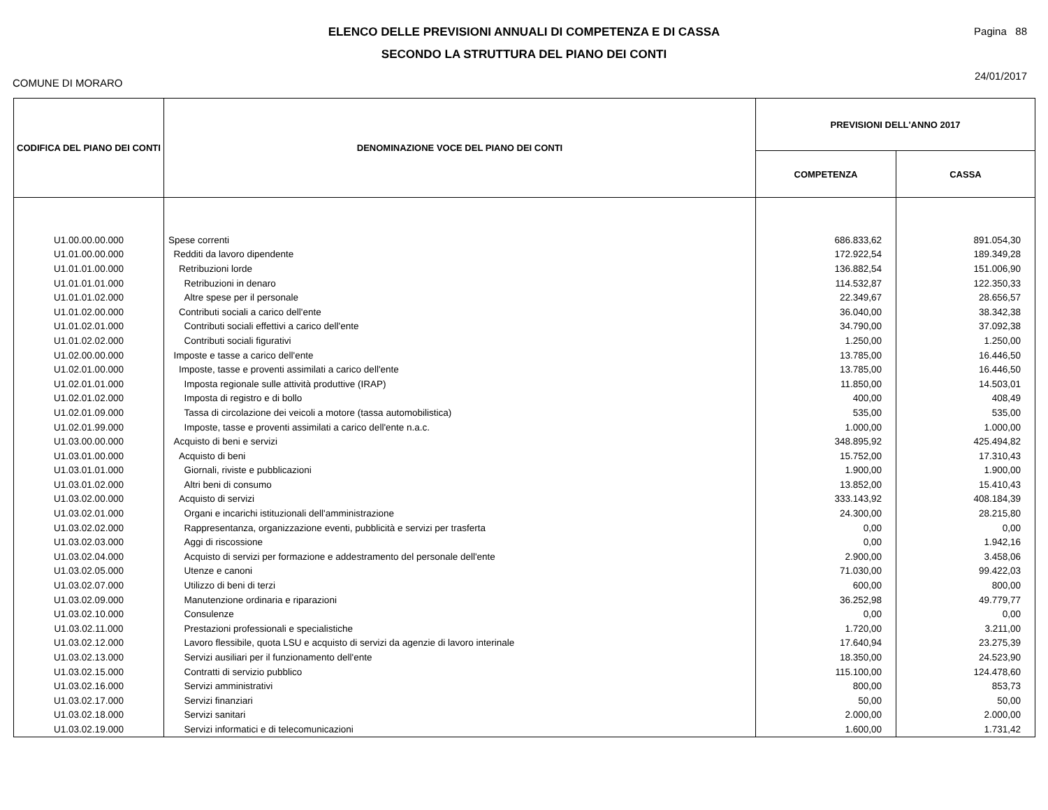ELENCO DELLE PREVISIONI ANNUALI DI COMPETENZA E DI CASSA
SECONDO LA STRUTTURA DEL PIANO DEI CONTI
Pagina 88
24/01/2017
COMUNE DI MORARO
| CODIFICA DEL PIANO DEI CONTI | DENOMINAZIONE VOCE DEL PIANO DEI CONTI | PREVISIONI DELL'ANNO 2017 | |
| --- | --- | --- | --- |
| | | COMPETENZA | CASSA |
| U1.00.00.00.000 | Spese correnti | 686.833,62 | 891.054,30 |
| U1.01.00.00.000 | Redditi da lavoro dipendente | 172.922,54 | 189.349,28 |
| U1.01.01.00.000 | Retribuzioni lorde | 136.882,54 | 151.006,90 |
| U1.01.01.01.000 | Retribuzioni in denaro | 114.532,87 | 122.350,33 |
| U1.01.01.02.000 | Altre spese per il personale | 22.349,67 | 28.656,57 |
| U1.01.02.00.000 | Contributi sociali a carico dell'ente | 36.040,00 | 38.342,38 |
| U1.01.02.01.000 | Contributi sociali effettivi a carico dell'ente | 34.790,00 | 37.092,38 |
| U1.01.02.02.000 | Contributi sociali figurativi | 1.250,00 | 1.250,00 |
| U1.02.00.00.000 | Imposte e tasse a carico dell'ente | 13.785,00 | 16.446,50 |
| U1.02.01.00.000 | Imposte, tasse e proventi assimilati a carico dell'ente | 13.785,00 | 16.446,50 |
| U1.02.01.01.000 | Imposta regionale sulle attività produttive (IRAP) | 11.850,00 | 14.503,01 |
| U1.02.01.02.000 | Imposta di registro e di bollo | 400,00 | 408,49 |
| U1.02.01.09.000 | Tassa di circolazione dei veicoli a motore (tassa automobilistica) | 535,00 | 535,00 |
| U1.02.01.99.000 | Imposte, tasse e proventi assimilati a carico dell'ente n.a.c. | 1.000,00 | 1.000,00 |
| U1.03.00.00.000 | Acquisto di beni e servizi | 348.895,92 | 425.494,82 |
| U1.03.01.00.000 | Acquisto di beni | 15.752,00 | 17.310,43 |
| U1.03.01.01.000 | Giornali, riviste e pubblicazioni | 1.900,00 | 1.900,00 |
| U1.03.01.02.000 | Altri beni di consumo | 13.852,00 | 15.410,43 |
| U1.03.02.00.000 | Acquisto di servizi | 333.143,92 | 408.184,39 |
| U1.03.02.01.000 | Organi e incarichi istituzionali dell'amministrazione | 24.300,00 | 28.215,80 |
| U1.03.02.02.000 | Rappresentanza, organizzazione eventi, pubblicità e servizi per trasferta | 0,00 | 0,00 |
| U1.03.02.03.000 | Aggi di riscossione | 0,00 | 1.942,16 |
| U1.03.02.04.000 | Acquisto di servizi per formazione e addestramento del personale dell'ente | 2.900,00 | 3.458,06 |
| U1.03.02.05.000 | Utenze e canoni | 71.030,00 | 99.422,03 |
| U1.03.02.07.000 | Utilizzo di beni di terzi | 600,00 | 800,00 |
| U1.03.02.09.000 | Manutenzione ordinaria e riparazioni | 36.252,98 | 49.779,77 |
| U1.03.02.10.000 | Consulenze | 0,00 | 0,00 |
| U1.03.02.11.000 | Prestazioni professionali e specialistiche | 1.720,00 | 3.211,00 |
| U1.03.02.12.000 | Lavoro flessibile, quota LSU e acquisto di servizi da agenzie di lavoro interinale | 17.640,94 | 23.275,39 |
| U1.03.02.13.000 | Servizi ausiliari per il funzionamento dell'ente | 18.350,00 | 24.523,90 |
| U1.03.02.15.000 | Contratti di servizio pubblico | 115.100,00 | 124.478,60 |
| U1.03.02.16.000 | Servizi amministrativi | 800,00 | 853,73 |
| U1.03.02.17.000 | Servizi finanziari | 50,00 | 50,00 |
| U1.03.02.18.000 | Servizi sanitari | 2.000,00 | 2.000,00 |
| U1.03.02.19.000 | Servizi informatici e di telecomunicazioni | 1.600,00 | 1.731,42 |